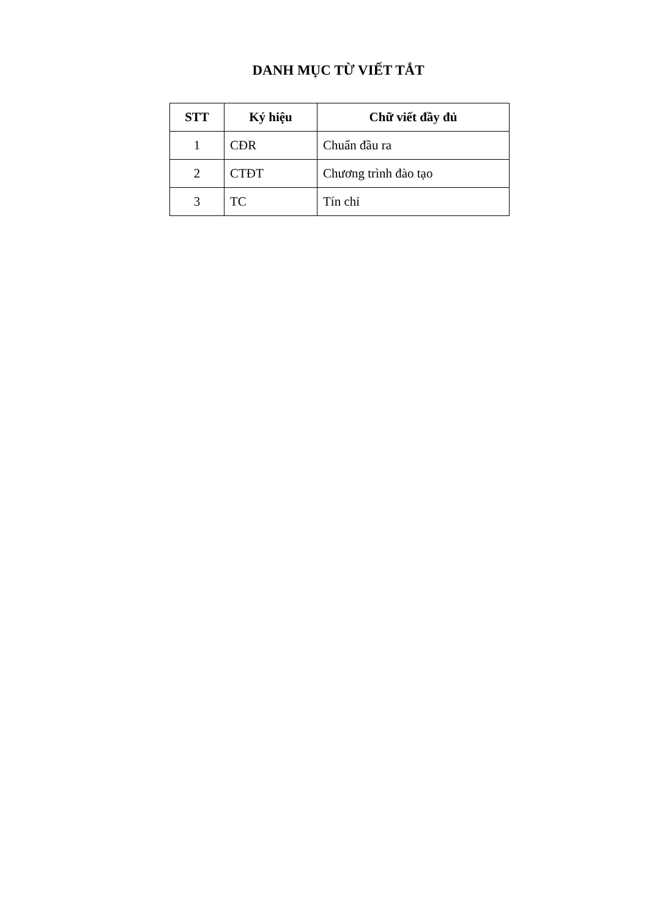DANH MỤC TỪ VIẾT TẮT
| STT | Ký hiệu | Chữ viết đầy đủ |
| --- | --- | --- |
| 1 | CĐR | Chuẩn đầu ra |
| 2 | CTĐT | Chương trình đào tạo |
| 3 | TC | Tín chỉ |